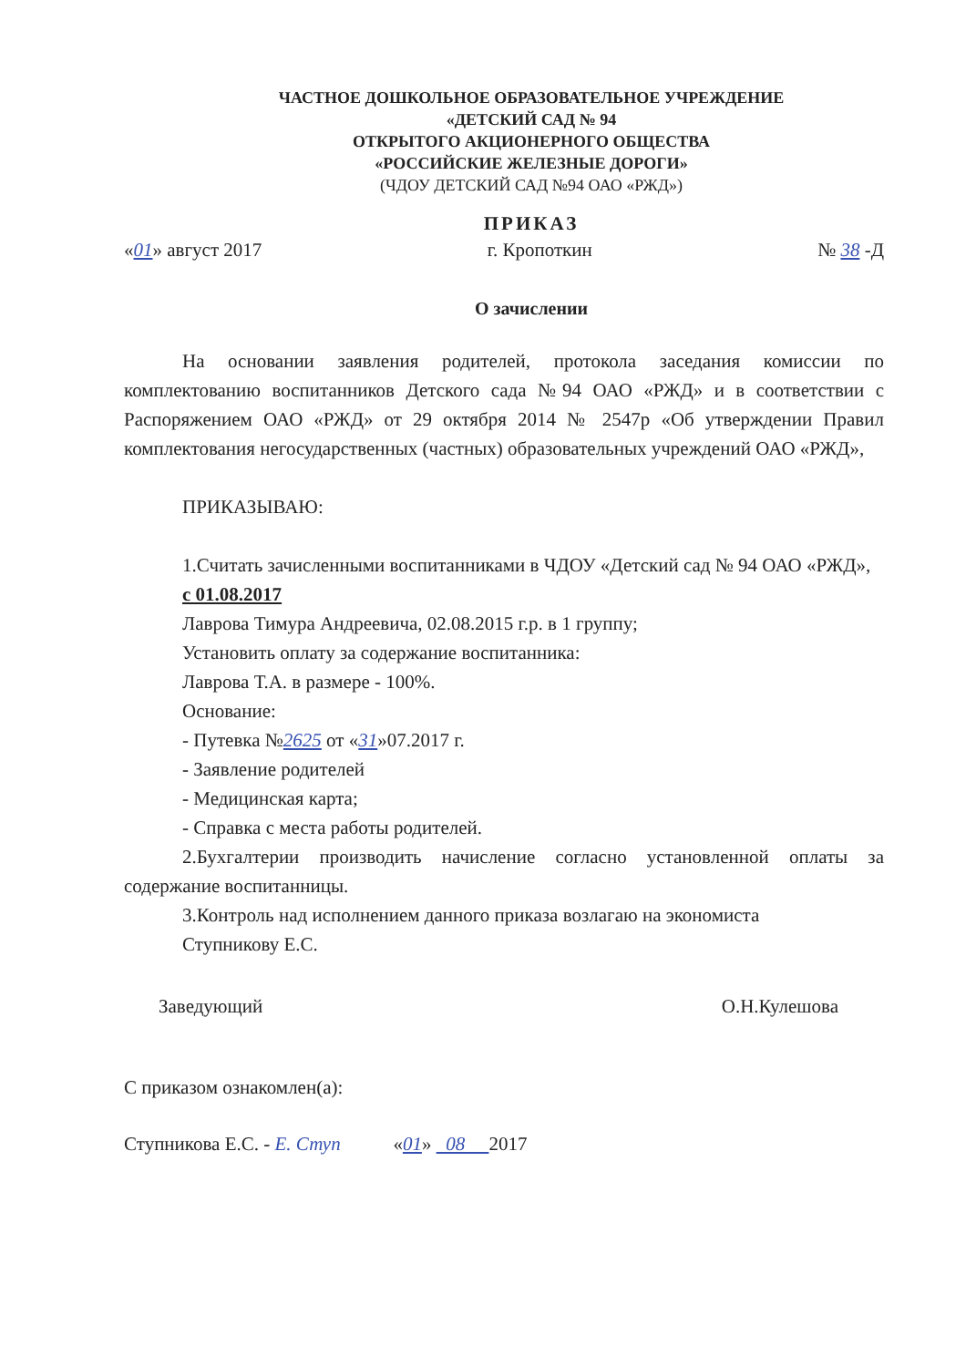ЧАСТНОЕ ДОШКОЛЬНОЕ ОБРАЗОВАТЕЛЬНОЕ УЧРЕЖДЕНИЕ
«ДЕТСКИЙ САД № 94
ОТКРЫТОГО АКЦИОНЕРНОГО ОБЩЕСТВА
«РОССИЙСКИЕ ЖЕЛЕЗНЫЕ ДОРОГИ»
(ЧДОУ ДЕТСКИЙ САД №94 ОАО «РЖД»)
ПРИКАЗ
«01» август 2017 г. Кропоткин № 38 -Д
О зачислении
На основании заявления родителей, протокола заседания комиссии по комплектованию воспитанников Детского сада №94 ОАО «РЖД» и в соответствии с Распоряжением ОАО «РЖД» от 29 октября 2014 № 2547р «Об утверждении Правил комплектования негосударственных (частных) образовательных учреждений ОАО «РЖД»,
ПРИКАЗЫВАЮ:
1.Считать зачисленными воспитанниками в ЧДОУ «Детский сад № 94 ОАО «РЖД»,
с 01.08.2017
Лаврова Тимура Андреевича, 02.08.2015 г.р. в 1 группу;
Установить оплату за содержание воспитанника:
Лаврова Т.А. в размере - 100%.
Основание:
- Путевка №2625 от «31»07.2017 г.
- Заявление родителей
- Медицинская карта;
- Справка с места работы родителей.
2.Бухгалтерии производить начисление согласно установленной оплаты за содержание воспитанницы.
3.Контроль над исполнением данного приказа возлагаю на экономиста
Ступникову Е.С.
Заведующий О.Н.Кулешова
С приказом ознакомлен(а):
Ступникова Е.С. - Е. Ступ «01» 08 2017